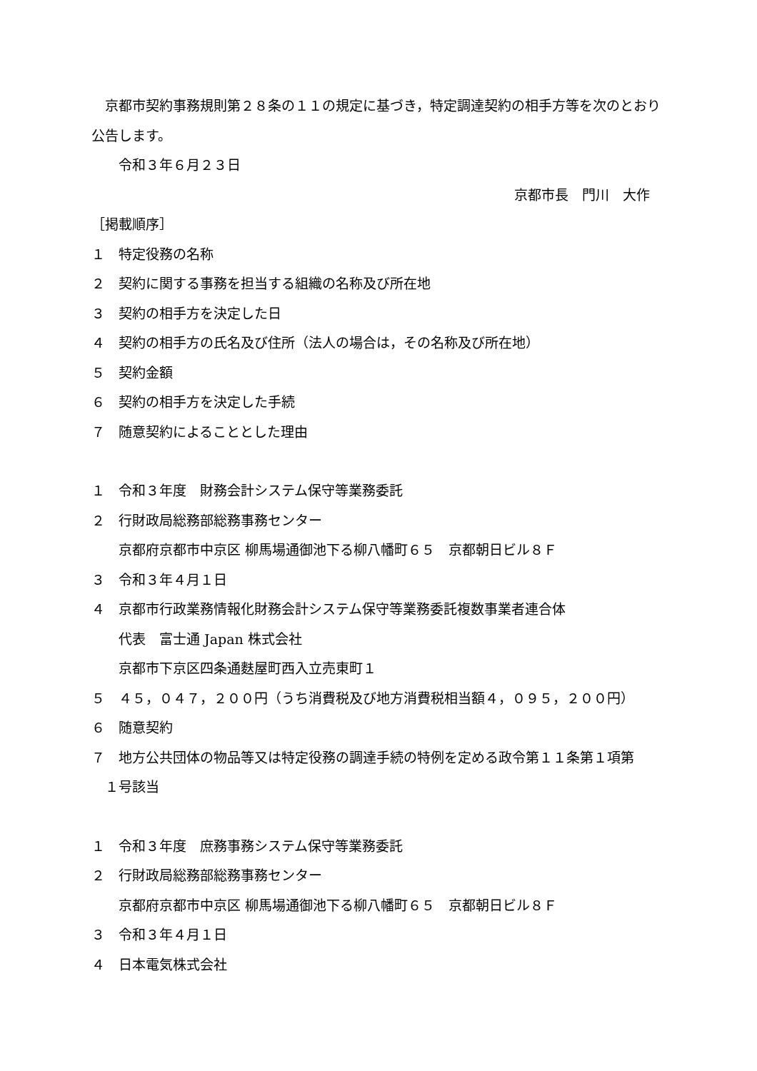京都市契約事務規則第２８条の１１の規定に基づき，特定調達契約の相手方等を次のとおり公告します。
令和３年６月２３日
京都市長　門川　大作
［掲載順序］
１　特定役務の名称
２　契約に関する事務を担当する組織の名称及び所在地
３　契約の相手方を決定した日
４　契約の相手方の氏名及び住所（法人の場合は，その名称及び所在地）
５　契約金額
６　契約の相手方を決定した手続
７　随意契約によることとした理由
１　令和３年度　財務会計システム保守等業務委託
２　行財政局総務部総務事務センター
京都府京都市中京区 柳馬場通御池下る柳八幡町６５　京都朝日ビル８Ｆ
３　令和３年４月１日
４　京都市行政業務情報化財務会計システム保守等業務委託複数事業者連合体
代表　富士通 Japan 株式会社
京都市下京区四条通麩屋町西入立売東町１
５　４５，０４７，２００円（うち消費税及び地方消費税相当額４，０９５，２００円）
６　随意契約
７　地方公共団体の物品等又は特定役務の調達手続の特例を定める政令第１１条第１項第
　１号該当
１　令和３年度　庶務事務システム保守等業務委託
２　行財政局総務部総務事務センター
京都府京都市中京区 柳馬場通御池下る柳八幡町６５　京都朝日ビル８Ｆ
３　令和３年４月１日
４　日本電気株式会社